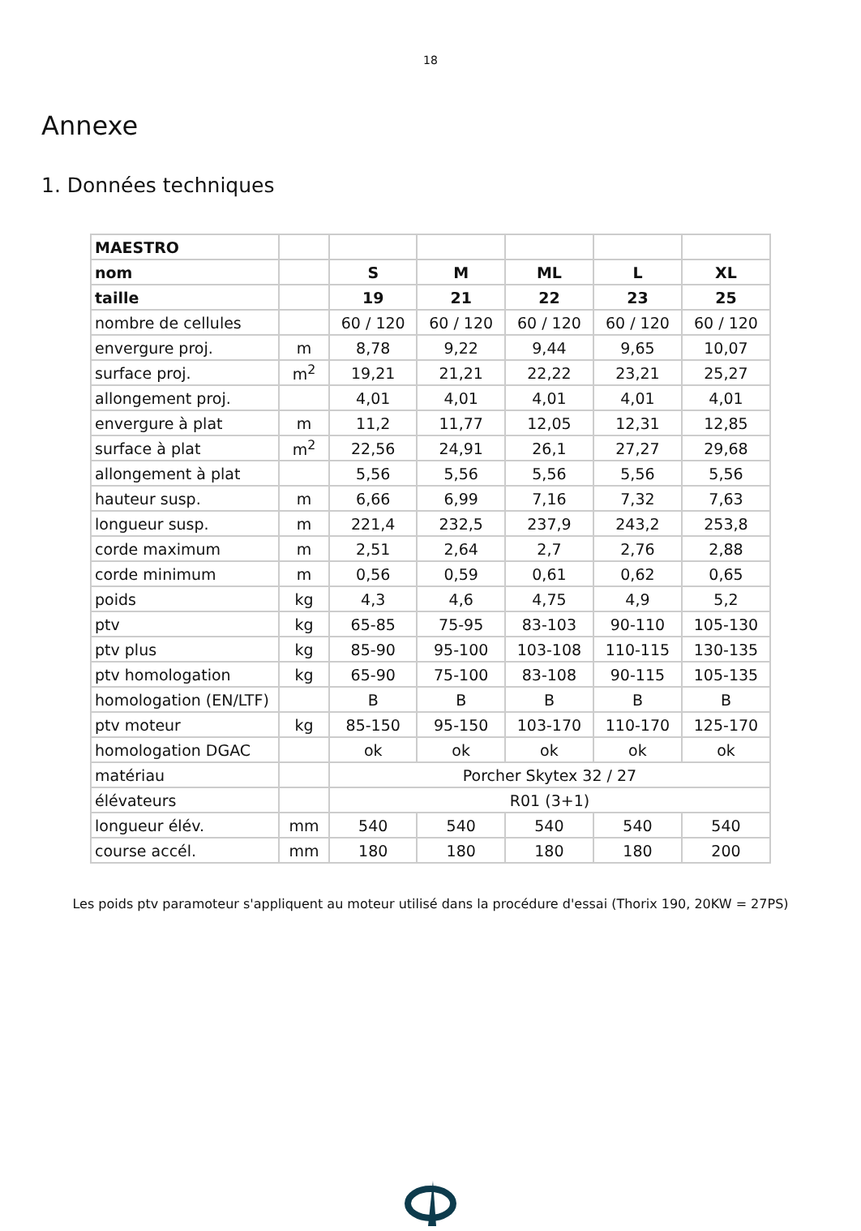18
Annexe
1. Données techniques
| MAESTRO | | | | | | |
| nom | | S | M | ML | L | XL |
| taille | | 19 | 21 | 22 | 23 | 25 |
| nombre de cellules | | 60 / 120 | 60 / 120 | 60 / 120 | 60 / 120 | 60 / 120 |
| envergure proj. | m | 8,78 | 9,22 | 9,44 | 9,65 | 10,07 |
| surface proj. | m<sup>2</sup> | 19,21 | 21,21 | 22,22 | 23,21 | 25,27 |
| allongement proj. | | 4,01 | 4,01 | 4,01 | 4,01 | 4,01 |
| envergure à plat | m | 11,2 | 11,77 | 12,05 | 12,31 | 12,85 |
| surface à plat | m<sup>2</sup> | 22,56 | 24,91 | 26,1 | 27,27 | 29,68 |
| allongement à plat | | 5,56 | 5,56 | 5,56 | 5,56 | 5,56 |
| hauteur susp. | m | 6,66 | 6,99 | 7,16 | 7,32 | 7,63 |
| longueur susp. | m | 221,4 | 232,5 | 237,9 | 243,2 | 253,8 |
| corde maximum | m | 2,51 | 2,64 | 2,7 | 2,76 | 2,88 |
| corde minimum | m | 0,56 | 0,59 | 0,61 | 0,62 | 0,65 |
| poids | kg | 4,3 | 4,6 | 4,75 | 4,9 | 5,2 |
| ptv | kg | 65-85 | 75-95 | 83-103 | 90-110 | 105-130 |
| ptv plus | kg | 85-90 | 95-100 | 103-108 | 110-115 | 130-135 |
| ptv homologation | kg | 65-90 | 75-100 | 83-108 | 90-115 | 105-135 |
| homologation (EN/LTF) | | B | B | B | B | B |
| ptv moteur | kg | 85-150 | 95-150 | 103-170 | 110-170 | 125-170 |
| homologation DGAC | | ok | ok | ok | ok | ok |
| matériau | | Porcher Skytex 32 / 27 | | | | |
| élévateurs | | R01 (3+1) | | | | |
| longueur élév. | mm | 540 | 540 | 540 | 540 | 540 |
| course accél. | mm | 180 | 180 | 180 | 180 | 200 |
Les poids ptv paramoteur s'appliquent au moteur utilisé dans la procédure d'essai (Thorix 190, 20KW = 27PS)